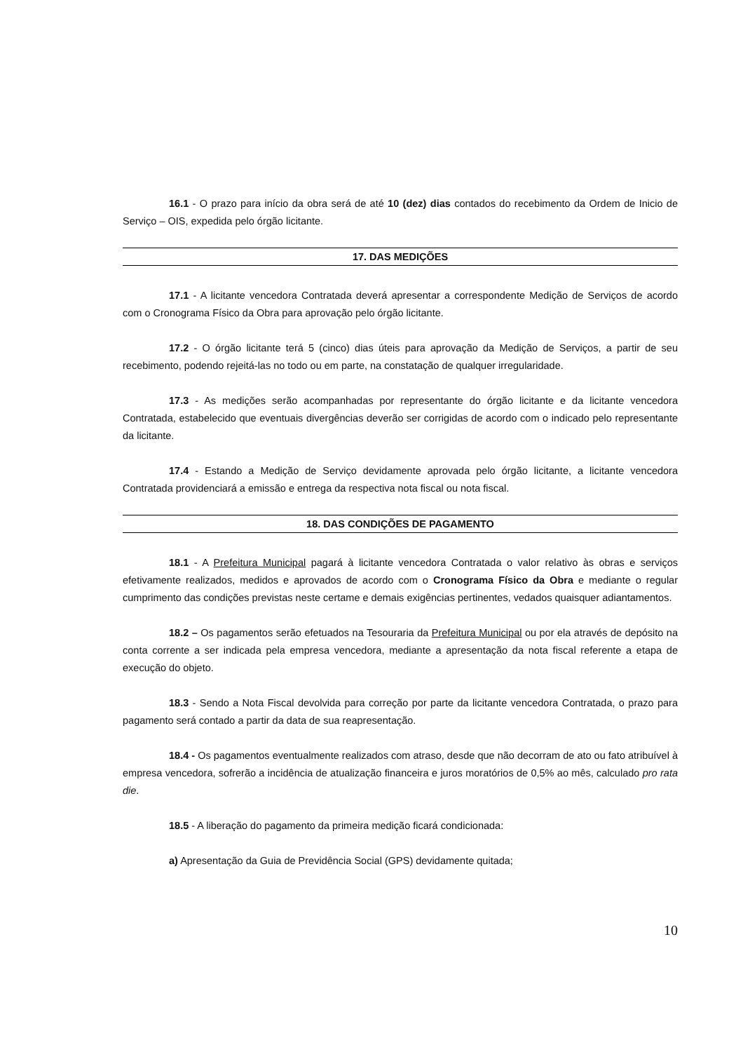16.1 - O prazo para início da obra será de até 10 (dez) dias contados do recebimento da Ordem de Inicio de Serviço – OIS, expedida pelo órgão licitante.
17. DAS MEDIÇÕES
17.1 - A licitante vencedora Contratada deverá apresentar a correspondente Medição de Serviços de acordo com o Cronograma Físico da Obra para aprovação pelo órgão licitante.
17.2 - O órgão licitante terá 5 (cinco) dias úteis para aprovação da Medição de Serviços, a partir de seu recebimento, podendo rejeitá-las no todo ou em parte, na constatação de qualquer irregularidade.
17.3 - As medições serão acompanhadas por representante do órgão licitante e da licitante vencedora Contratada, estabelecido que eventuais divergências deverão ser corrigidas de acordo com o indicado pelo representante da licitante.
17.4 - Estando a Medição de Serviço devidamente aprovada pelo órgão licitante, a licitante vencedora Contratada providenciará a emissão e entrega da respectiva nota fiscal ou nota fiscal.
18. DAS CONDIÇÕES DE PAGAMENTO
18.1 - A Prefeitura Municipal pagará à licitante vencedora Contratada o valor relativo às obras e serviços efetivamente realizados, medidos e aprovados de acordo com o Cronograma Físico da Obra e mediante o regular cumprimento das condições previstas neste certame e demais exigências pertinentes, vedados quaisquer adiantamentos.
18.2 – Os pagamentos serão efetuados na Tesouraria da Prefeitura Municipal ou por ela através de depósito na conta corrente a ser indicada pela empresa vencedora, mediante a apresentação da nota fiscal referente a etapa de execução do objeto.
18.3 - Sendo a Nota Fiscal devolvida para correção por parte da licitante vencedora Contratada, o prazo para pagamento será contado a partir da data de sua reapresentação.
18.4 - Os pagamentos eventualmente realizados com atraso, desde que não decorram de ato ou fato atribuível à empresa vencedora, sofrerão a incidência de atualização financeira e juros moratórios de 0,5% ao mês, calculado pro rata die.
18.5 - A liberação do pagamento da primeira medição ficará condicionada:
a) Apresentação da Guia de Previdência Social (GPS) devidamente quitada;
10